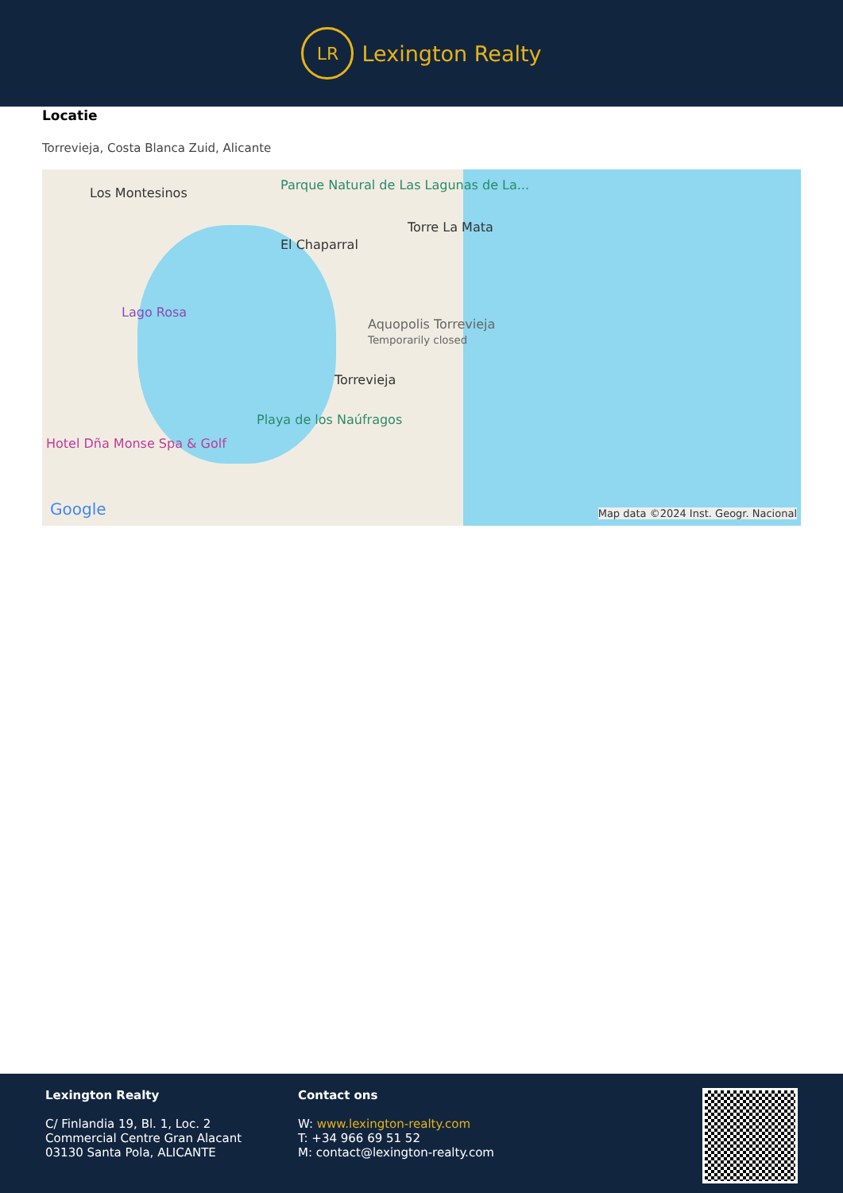LR
Lexington Realty
Locatie
Torrevieja, Costa Blanca Zuid, Alicante
Los Montesinos
Parque Natural de Las Lagunas de La...
El Chaparral
Torre La Mata
Lago Rosa
Aquopolis Torrevieja
Temporarily closed
Torrevieja
Playa de los Naúfragos
Hotel Dña Monse Spa & Golf
Google
Map data ©2024 Inst. Geogr. Nacional
Lexington Realty
C/ Finlandia 19, Bl. 1, Loc. 2
Commercial Centre Gran Alacant
03130 Santa Pola, ALICANTE
Contact ons
W: www.lexington-realty.com
T: +34 966 69 51 52
M: contact@lexington-realty.com